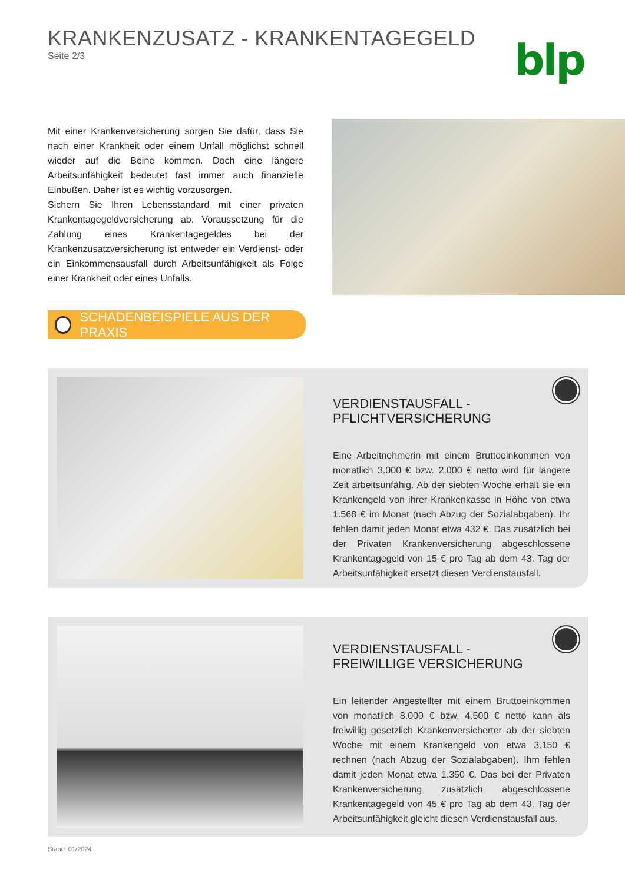KRANKENZUSATZ - KRANKENTAGEGELD
Seite 2/3
blp
Mit einer Krankenversicherung sorgen Sie dafür, dass Sie nach einer Krankheit oder einem Unfall möglichst schnell wieder auf die Beine kommen. Doch eine längere Arbeitsunfähigkeit bedeutet fast immer auch finanzielle Einbußen. Daher ist es wichtig vorzusorgen.
Sichern Sie Ihren Lebensstandard mit einer privaten Krankentagegeldversicherung ab. Voraussetzung für die Zahlung eines Krankentagegeldes bei der Krankenzusatzversicherung ist entweder ein Verdienst- oder ein Einkommensausfall durch Arbeitsunfähigkeit als Folge einer Krankheit oder eines Unfalls.
SCHADENBEISPIELE AUS DER PRAXIS
VERDIENSTAUSFALL -
PFLICHTVERSICHERUNG
Eine Arbeitnehmerin mit einem Bruttoeinkommen von monatlich 3.000 € bzw. 2.000 € netto wird für längere Zeit arbeitsunfähig. Ab der siebten Woche erhält sie ein Krankengeld von ihrer Krankenkasse in Höhe von etwa 1.568 € im Monat (nach Abzug der Sozialabgaben). Ihr fehlen damit jeden Monat etwa 432 €. Das zusätzlich bei der Privaten Krankenversicherung abgeschlossene Krankentagegeld von 15 € pro Tag ab dem 43. Tag der Arbeitsunfähigkeit ersetzt diesen Verdienstausfall.
VERDIENSTAUSFALL -
FREIWILLIGE VERSICHERUNG
Ein leitender Angestellter mit einem Bruttoeinkommen von monatlich 8.000 € bzw. 4.500 € netto kann als freiwillig gesetzlich Krankenversicherter ab der siebten Woche mit einem Krankengeld von etwa 3.150 € rechnen (nach Abzug der Sozialabgaben). Ihm fehlen damit jeden Monat etwa 1.350 €. Das bei der Privaten Krankenversicherung zusätzlich abgeschlossene Krankentagegeld von 45 € pro Tag ab dem 43. Tag der Arbeitsunfähigkeit gleicht diesen Verdienstausfall aus.
Stand: 01/2024